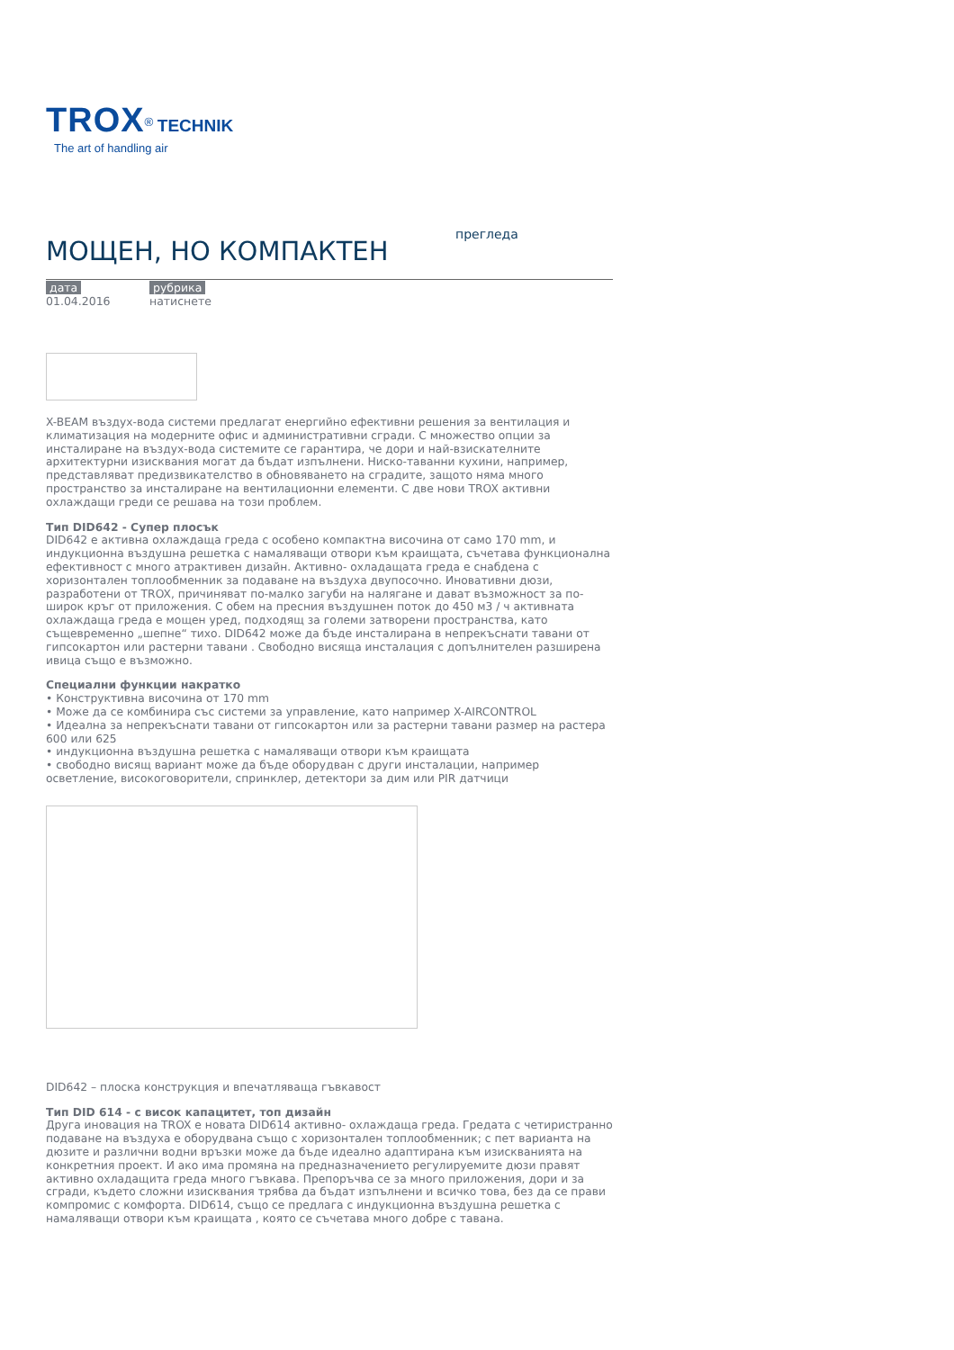TROX<sup>®</sup> TECHNIK
The art of handling air
МОЩЕН, НО КОМПАКТЕН
прегледа
дата
01.04.2016
рубрика
натиснете
X-BEAM въздух-вода системи предлагат енергийно ефективни решения за вентилация и климатизация на модерните офис и административни сгради. С множество опции за инсталиране на въздух-вода системите се гарантира, че дори и най-взискателните архитектурни изисквания могат да бъдат изпълнени. Ниско-таванни кухини, например, представляват предизвикателство в обновяването на сградите, защото няма много пространство за инсталиране на вентилационни елементи. С две нови TROX активни охлаждащи греди се решава на този проблем.
Тип DID642 - Супер плосък
DID642 е активна охлаждаща греда с особено компактна височина от само 170 mm, и индукционна въздушна решетка с намаляващи отвори към краищата, съчетава функционална ефективност с много атрактивен дизайн. Активно- охладащата греда е снабдена с хоризонтален топлообменник за подаване на въздуха двупосочно. Иновативни дюзи, разработени от TROX, причиняват по-малко загуби на налягане и дават възможност за по-широк кръг от приложения. С обем на пресния въздушнен поток до 450 м3 / ч активната охлаждаща греда е мощен уред, подходящ за големи затворени пространства, като същевременно „шепне“ тихо. DID642 може да бъде инсталирана в непрекъснати тавани от гипсокартон или растерни тавани . Свободно висяща инсталация с допълнителен разширена ивица също е възможно.
Специални функции накратко
• Конструктивна височина от 170 mm
• Може да се комбинира със системи за управление, като например X-AIRCONTROL
• Идеална за непрекъснати тавани от гипсокартон или за растерни тавани размер на растера 600 или 625
• индукционна въздушна решетка с намаляващи отвори към краищата
• свободно висящ вариант може да бъде оборудван с други инсталации, например осветление, високоговорители, спринклер, детектори за дим или PIR датчици
DID642 – плоска конструкция и впечатляваща гъвкавост
Тип DID 614 - с висок капацитет, топ дизайн
Друга иновация на TROX е новата DID614 активно- охлаждаща греда. Гредата с четиристранно подаване на въздуха е оборудвана също с хоризонтален топлообменник; с пет варианта на дюзите и различни водни връзки може да бъде идеално адаптирана към изискванията на конкретния проект. И ако има промяна на предназначението регулируемите дюзи правят активно охладащита греда много гъвкава. Препоръчва се за много приложения, дори и за сгради, където сложни изисквания трябва да бъдат изпълнени и всичко това, без да се прави компромис с комфорта. DID614, също се предлага с индукционна въздушна решетка с намаляващи отвори към краищата , която се съчетава много добре с тавана.